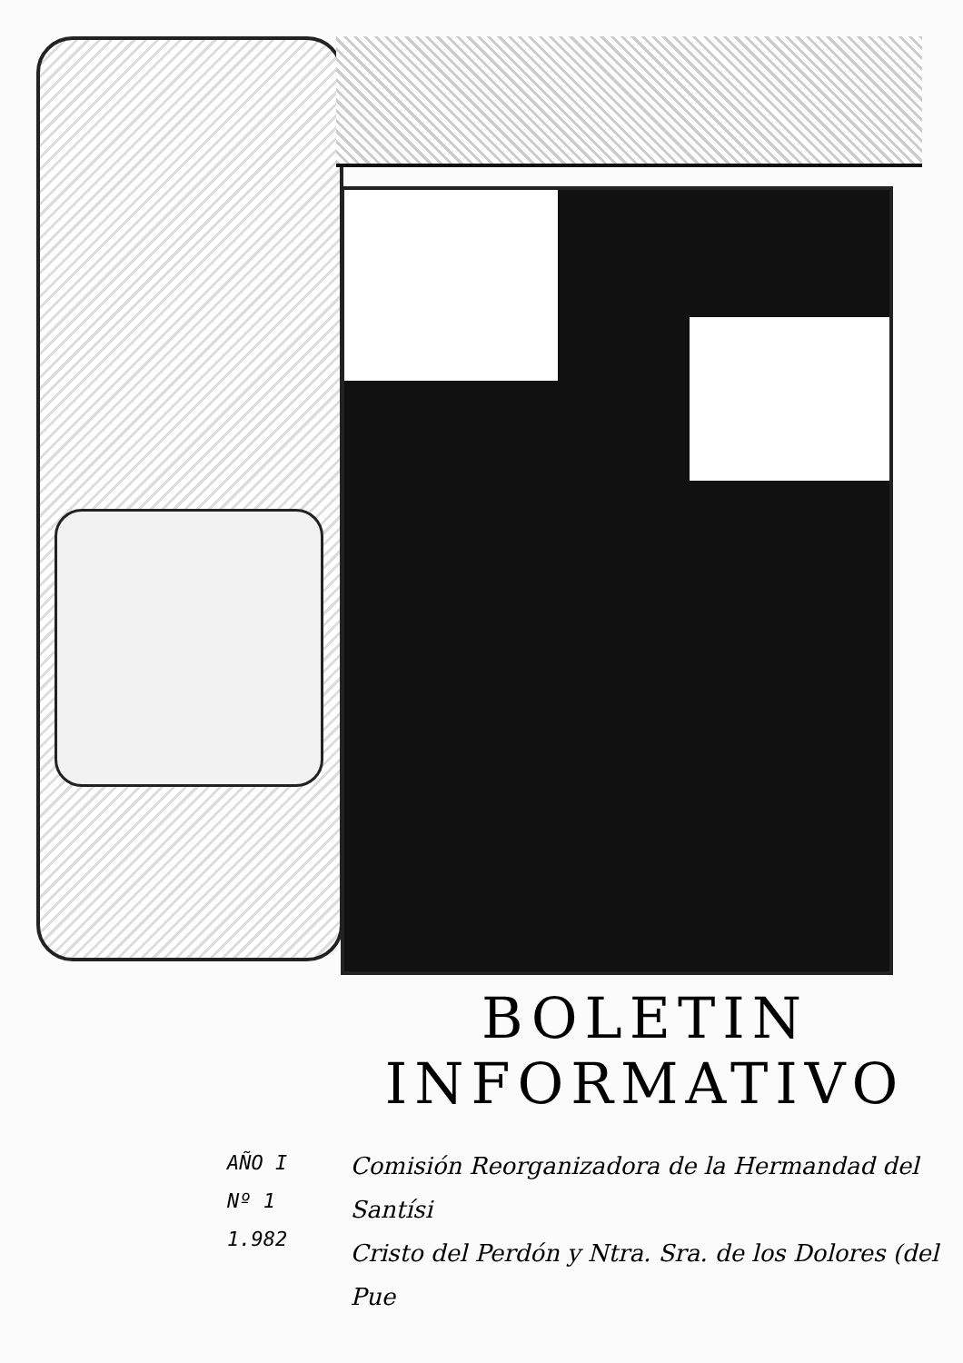BOLETIN
INFORMATIVO
AÑO I
Nº 1
1.982
Comisión Reorganizadora de la Hermandad del Santísi
Cristo del Perdón y Ntra. Sra. de los Dolores (del Pue